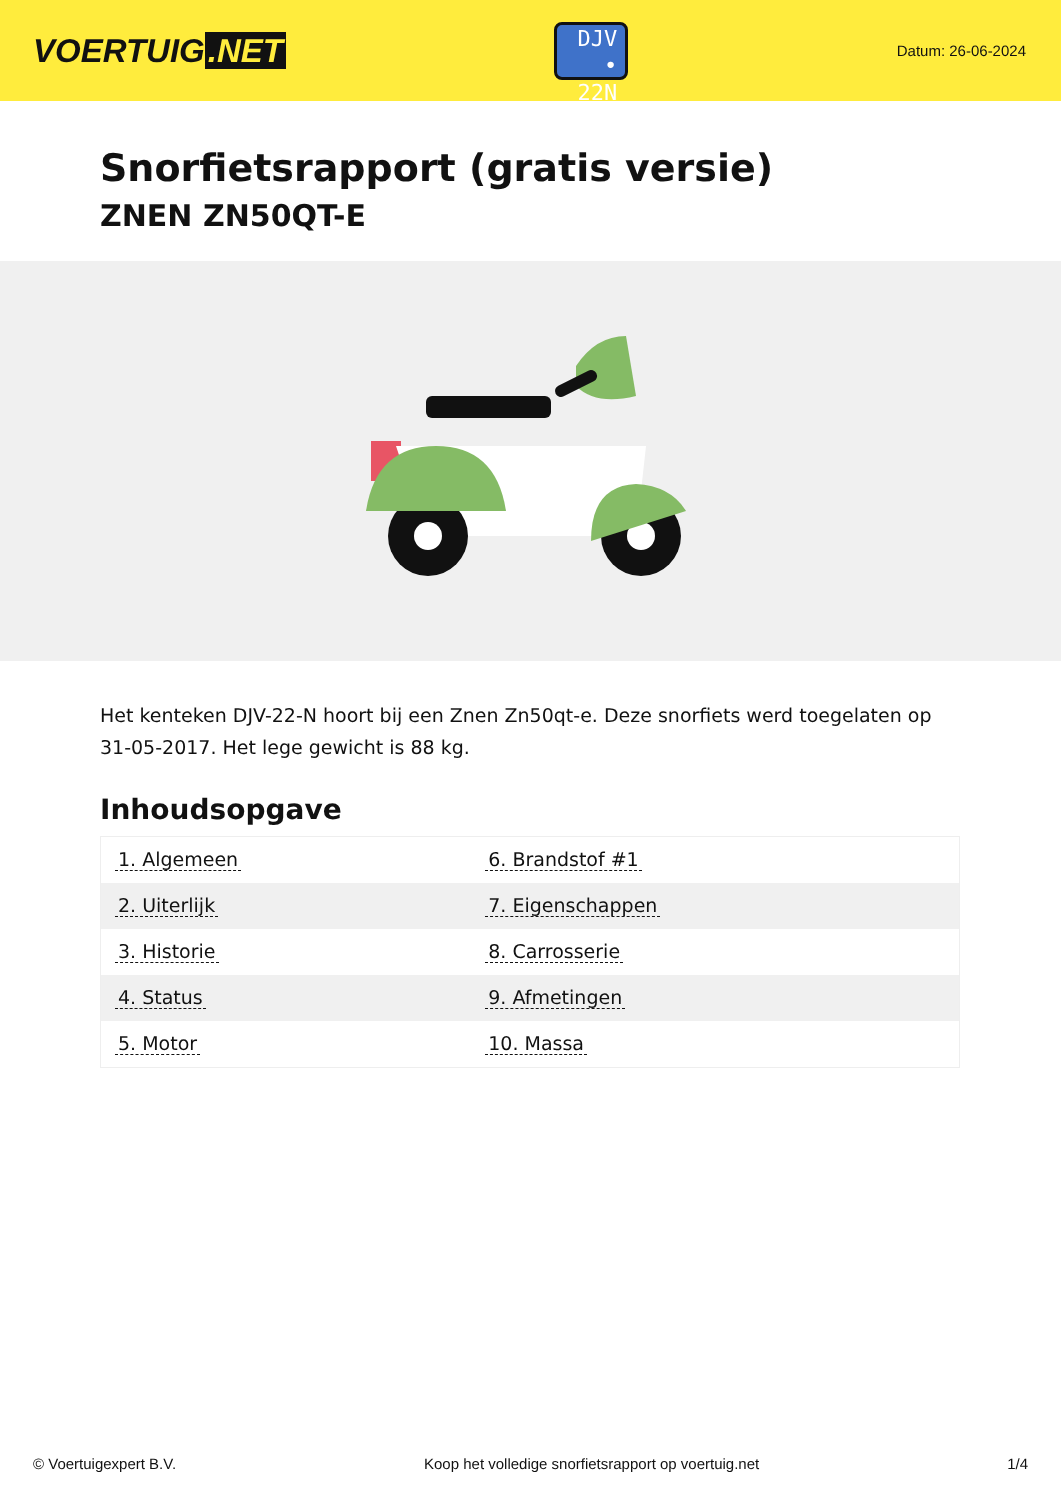VOERTUIG.NET
DJV
• 22N
Datum: 26-06-2024
Snorfietsrapport (gratis versie)
ZNEN ZN50QT-E
Het kenteken DJV-22-N hoort bij een Znen Zn50qt-e. Deze snorfiets werd toegelaten op 31-05-2017. Het lege gewicht is 88 kg.
Inhoudsopgave
| 1. Algemeen | 6. Brandstof #1 |
| 2. Uiterlijk | 7. Eigenschappen |
| 3. Historie | 8. Carrosserie |
| 4. Status | 9. Afmetingen |
| 5. Motor | 10. Massa |
© Voertuigexpert B.V. Koop het volledige snorfietsrapport op voertuig.net 1/4